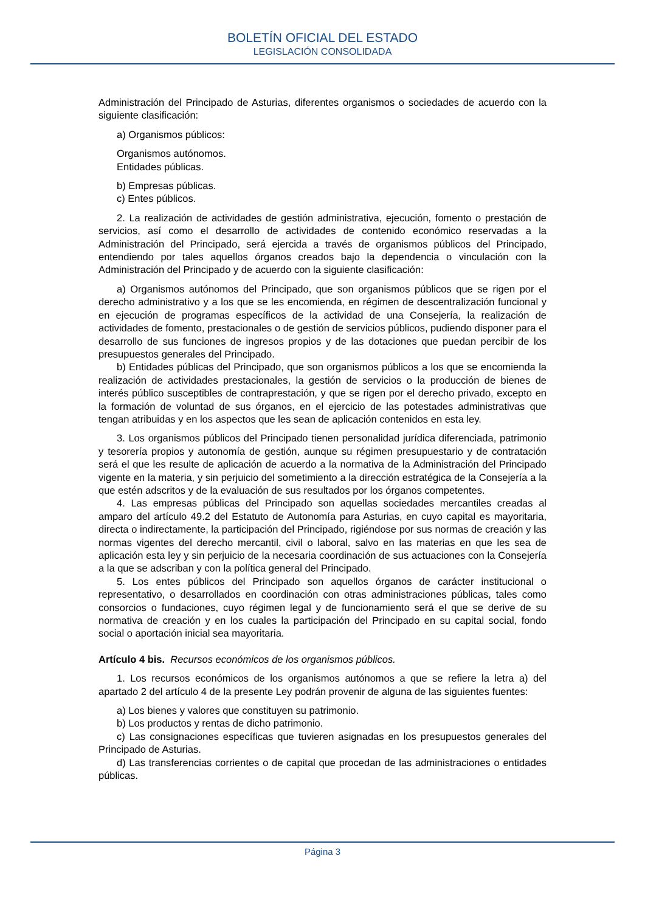BOLETÍN OFICIAL DEL ESTADO
LEGISLACIÓN CONSOLIDADA
Administración del Principado de Asturias, diferentes organismos o sociedades de acuerdo con la siguiente clasificación:
a) Organismos públicos:
Organismos autónomos.
Entidades públicas.
b) Empresas públicas.
c) Entes públicos.
2. La realización de actividades de gestión administrativa, ejecución, fomento o prestación de servicios, así como el desarrollo de actividades de contenido económico reservadas a la Administración del Principado, será ejercida a través de organismos públicos del Principado, entendiendo por tales aquellos órganos creados bajo la dependencia o vinculación con la Administración del Principado y de acuerdo con la siguiente clasificación:
a) Organismos autónomos del Principado, que son organismos públicos que se rigen por el derecho administrativo y a los que se les encomienda, en régimen de descentralización funcional y en ejecución de programas específicos de la actividad de una Consejería, la realización de actividades de fomento, prestacionales o de gestión de servicios públicos, pudiendo disponer para el desarrollo de sus funciones de ingresos propios y de las dotaciones que puedan percibir de los presupuestos generales del Principado.
b) Entidades públicas del Principado, que son organismos públicos a los que se encomienda la realización de actividades prestacionales, la gestión de servicios o la producción de bienes de interés público susceptibles de contraprestación, y que se rigen por el derecho privado, excepto en la formación de voluntad de sus órganos, en el ejercicio de las potestades administrativas que tengan atribuidas y en los aspectos que les sean de aplicación contenidos en esta ley.
3. Los organismos públicos del Principado tienen personalidad jurídica diferenciada, patrimonio y tesorería propios y autonomía de gestión, aunque su régimen presupuestario y de contratación será el que les resulte de aplicación de acuerdo a la normativa de la Administración del Principado vigente en la materia, y sin perjuicio del sometimiento a la dirección estratégica de la Consejería a la que estén adscritos y de la evaluación de sus resultados por los órganos competentes.
4. Las empresas públicas del Principado son aquellas sociedades mercantiles creadas al amparo del artículo 49.2 del Estatuto de Autonomía para Asturias, en cuyo capital es mayoritaria, directa o indirectamente, la participación del Principado, rigiéndose por sus normas de creación y las normas vigentes del derecho mercantil, civil o laboral, salvo en las materias en que les sea de aplicación esta ley y sin perjuicio de la necesaria coordinación de sus actuaciones con la Consejería a la que se adscriban y con la política general del Principado.
5. Los entes públicos del Principado son aquellos órganos de carácter institucional o representativo, o desarrollados en coordinación con otras administraciones públicas, tales como consorcios o fundaciones, cuyo régimen legal y de funcionamiento será el que se derive de su normativa de creación y en los cuales la participación del Principado en su capital social, fondo social o aportación inicial sea mayoritaria.
Artículo 4 bis. Recursos económicos de los organismos públicos.
1. Los recursos económicos de los organismos autónomos a que se refiere la letra a) del apartado 2 del artículo 4 de la presente Ley podrán provenir de alguna de las siguientes fuentes:
a) Los bienes y valores que constituyen su patrimonio.
b) Los productos y rentas de dicho patrimonio.
c) Las consignaciones específicas que tuvieren asignadas en los presupuestos generales del Principado de Asturias.
d) Las transferencias corrientes o de capital que procedan de las administraciones o entidades públicas.
Página 3